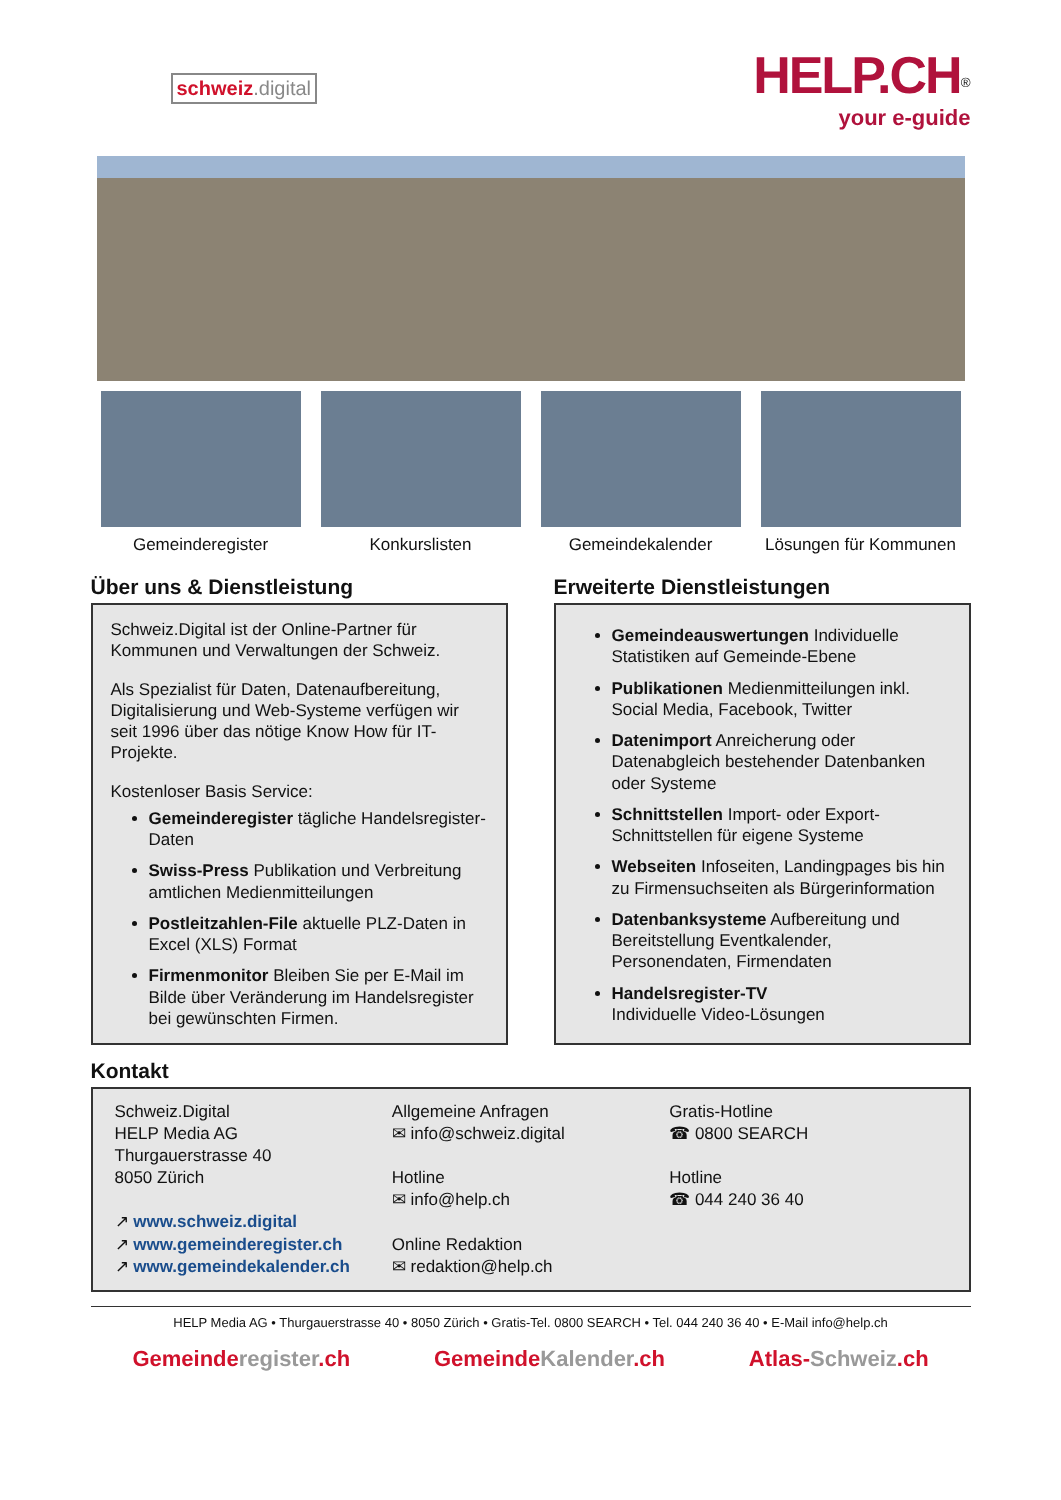schweiz.digital
HELP.CH<sup>®</sup>
your e-guide
Gemeinderegister Konkurslisten Gemeindekalender Lösungen für Kommunen
Über uns & Dienstleistung
Schweiz.Digital ist der Online-Partner für Kommunen und Verwaltungen der Schweiz.
Als Spezialist für Daten, Datenaufbereitung, Digitalisierung und Web-Systeme verfügen wir seit 1996 über das nötige Know How für IT-Projekte.
Kostenloser Basis Service:
Gemeinderegister tägliche Handelsregister-Daten
Swiss-Press Publikation und Verbreitung amtlichen Medienmitteilungen
Postleitzahlen-File aktuelle PLZ-Daten in Excel (XLS) Format
Firmenmonitor Bleiben Sie per E-Mail im Bilde über Veränderung im Handelsregister bei gewünschten Firmen.
Erweiterte Dienstleistungen
Gemeindeauswertungen Individuelle Statistiken auf Gemeinde-Ebene
Publikationen Medienmitteilungen inkl. Social Media, Facebook, Twitter
Datenimport Anreicherung oder Datenabgleich bestehender Datenbanken oder Systeme
Schnittstellen Import- oder Export-Schnittstellen für eigene Systeme
Webseiten Infoseiten, Landingpages bis hin zu Firmensuchseiten als Bürgerinformation
Datenbanksysteme Aufbereitung und Bereitstellung Eventkalender, Personendaten, Firmendaten
Handelsregister-TV
Individuelle Video-Lösungen
Kontakt
Schweiz.Digital
HELP Media AG
Thurgauerstrasse 40
8050 Zürich
↗ www.schweiz.digital
↗ www.gemeinderegister.ch
↗ www.gemeindekalender.ch
Allgemeine Anfragen
✉ info@schweiz.digital
Hotline
✉ info@help.ch
Online Redaktion
✉ redaktion@help.ch
Gratis-Hotline
☎ 0800 SEARCH
Hotline
☎ 044 240 36 40
HELP Media AG • Thurgauerstrasse 40 • 8050 Zürich • Gratis-Tel. 0800 SEARCH • Tel. 044 240 36 40 • E-Mail info@help.ch
Gemeinderegister.ch GemeindeKalender.ch Atlas-Schweiz.ch